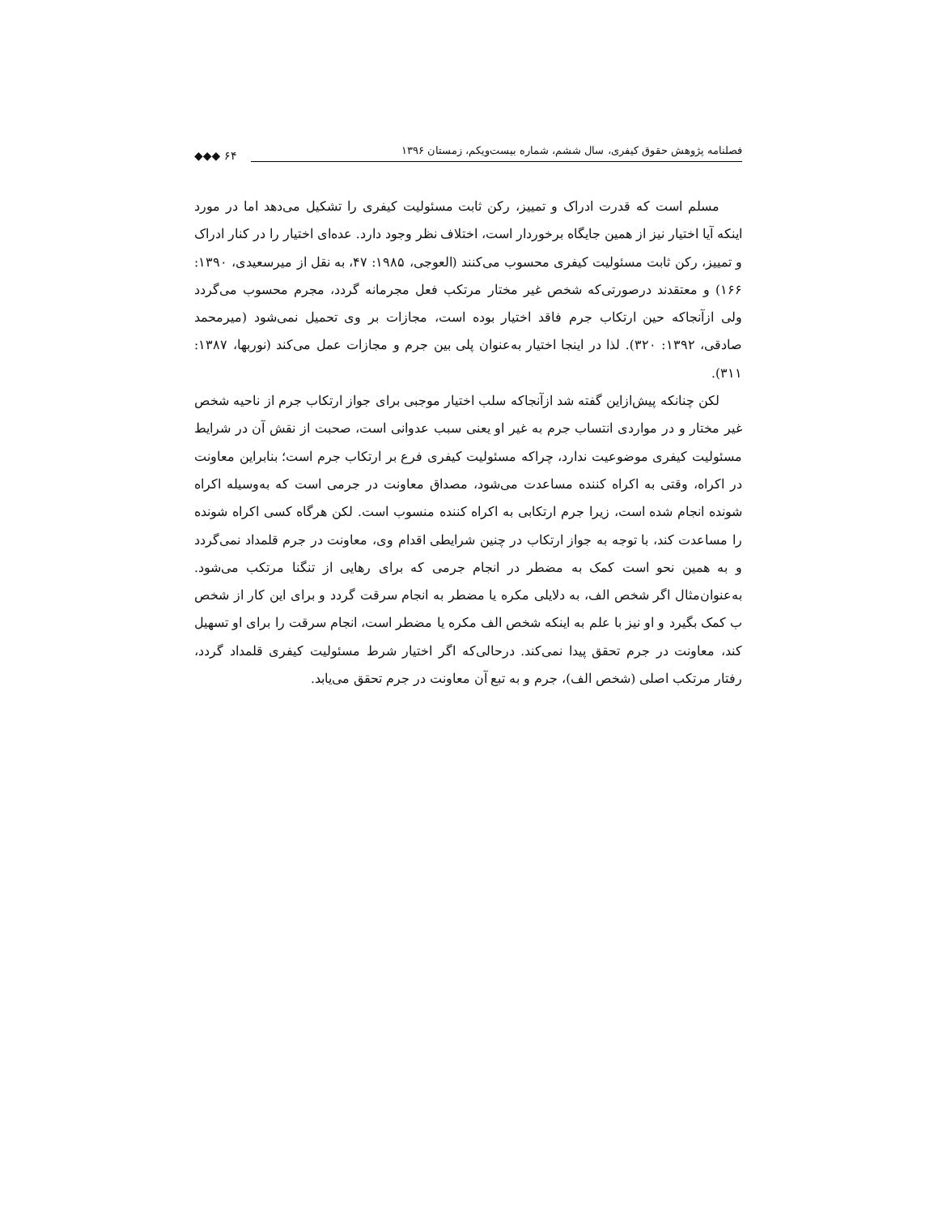فصلنامه پژوهش حقوق کیفری، سال ششم، شماره بیست‌ویکم، زمستان ۱۳۹۶
◆◆◆ ۶۴
مسلم است که قدرت ادراک و تمییز، رکن ثابت مسئولیت کیفری را تشکیل می‌دهد اما در مورد اینکه آیا اختیار نیز از همین جایگاه برخوردار است، اختلاف نظر وجود دارد. عده‌ای اختیار را در کنار ادراک و تمییز، رکن ثابت مسئولیت کیفری محسوب می‌کنند (العوجی، ۱۹۸۵: ۴۷، به نقل از میرسعیدی، ۱۳۹۰: ۱۶۶) و معتقدند درصورتی‌که شخص غیر مختار مرتکب فعل مجرمانه گردد، مجرم محسوب می‌گردد ولی ازآنجاکه حین ارتکاب جرم فاقد اختیار بوده است، مجازات بر وی تحمیل نمی‌شود (میرمحمد صادقی، ۱۳۹۲: ۳۲۰). لذا در اینجا اختیار به‌عنوان پلی بین جرم و مجازات عمل می‌کند (نوربها، ۱۳۸۷: ۳۱۱).
لکن چنانکه پیش‌ازاین گفته شد ازآنجاکه سلب اختیار موجبی برای جواز ارتکاب جرم از ناحیه شخص غیر مختار و در مواردی انتساب جرم به غیر او یعنی سبب عدوانی است، صحبت از نقش آن در شرایط مسئولیت کیفری موضوعیت ندارد، چراکه مسئولیت کیفری فرع بر ارتکاب جرم است؛ بنابراین معاونت در اکراه، وقتی به اکراه کننده مساعدت می‌شود، مصداق معاونت در جرمی است که به‌وسیله اکراه شونده انجام شده است، زیرا جرم ارتکابی به اکراه کننده منسوب است. لکن هرگاه کسی اکراه شونده را مساعدت کند، با توجه به جواز ارتکاب در چنین شرایطی اقدام وی، معاونت در جرم قلمداد نمی‌گردد و به همین نحو است کمک به مضطر در انجام جرمی که برای رهایی از تنگنا مرتکب می‌شود. به‌عنوان‌مثال اگر شخص الف، به دلایلی مکره یا مضطر به انجام سرقت گردد و برای این کار از شخص ب کمک بگیرد و او نیز با علم به اینکه شخص الف مکره یا مضطر است، انجام سرقت را برای او تسهیل کند، معاونت در جرم تحقق پیدا نمی‌کند. درحالی‌که اگر اختیار شرط مسئولیت کیفری قلمداد گردد، رفتار مرتکب اصلی (شخص الف)، جرم و به تبع آن معاونت در جرم تحقق می‌یابد.